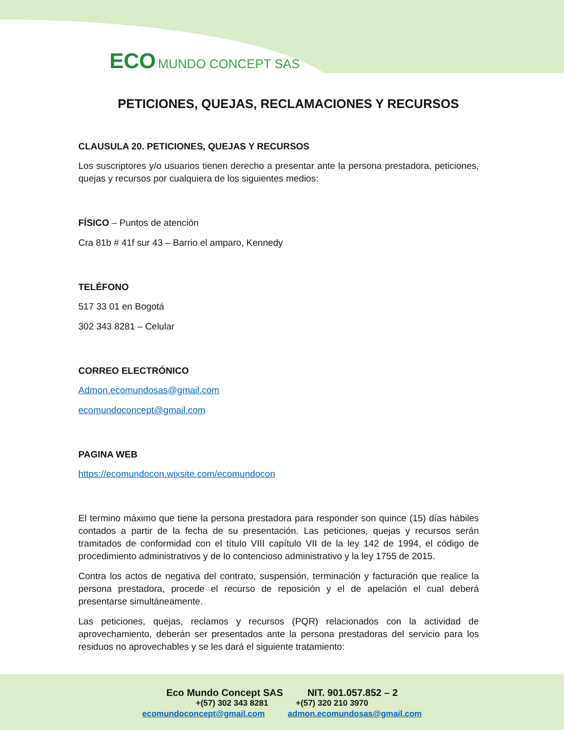ECO MUNDO CONCEPT SAS
PETICIONES, QUEJAS, RECLAMACIONES Y RECURSOS
CLAUSULA 20. PETICIONES, QUEJAS Y RECURSOS
Los suscriptores y/o usuarios tienen derecho a presentar ante la persona prestadora, peticiones, quejas y recursos por cualquiera de los siguientes medios:
FÍSICO – Puntos de atención
Cra 81b # 41f sur 43 – Barrio el amparo, Kennedy
TELÉFONO
517 33 01 en Bogotá
302 343 8281 – Celular
CORREO ELECTRÓNICO
Admon.ecomundosas@gmail.com
ecomundoconcept@gmail.com
PAGINA WEB
https://ecomundocon.wixsite.com/ecomundocon
El termino máximo que tiene la persona prestadora para responder son quince (15) días hábiles contados a partir de la fecha de su presentación. Las peticiones, quejas y recursos serán tramitados de conformidad con el título VIII capítulo VII de la ley 142 de 1994, el código de procedimiento administrativos y de lo contencioso administrativo y la ley 1755 de 2015.
Contra los actos de negativa del contrato, suspensión, terminación y facturación que realice la persona prestadora, procede el recurso de reposición y el de apelación el cual deberá presentarse simultáneamente.
Las peticiones, quejas, reclamos y recursos (PQR) relacionados con la actividad de aprovechamiento, deberán ser presentados ante la persona prestadoras del servicio para los residuos no aprovechables y se les dará el siguiente tratamiento:
Eco Mundo Concept SAS NIT. 901.057.852 – 2
+(57) 302 343 8281 +(57) 320 210 3970
ecomundoconcept@gmail.com admon.ecomundosas@gmail.com